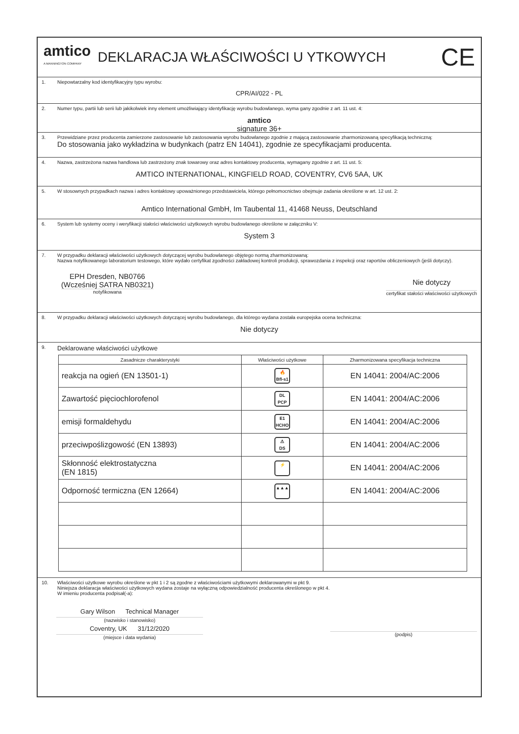amtico
A MANNINGTON COMPANY
DEKLARACJA WŁAŚCIWOŚCI U YTKOWYCH
CE
1.
Niepowtarzalny kod identyfikacyjny typu wyrobu:
CPR/AI/022 - PL
2.
Numer typu, partii lub serii lub jakikolwiek inny element umożliwiający identyfikację wyrobu budowlanego, wyma gany zgodnie z art. 11 ust. 4:
amtico
signature 36+
3.
Przewidziane przez producenta zamierzone zastosowanie lub zastosowania wyrobu budowlanego zgodnie z mającą zastosowanie zharmonizowaną specyfikacją techniczną:
Do stosowania jako wykładzina w budynkach (patrz EN 14041), zgodnie ze specyfikacjami producenta.
4.
Nazwa, zastrzeżona nazwa handlowa lub zastrzeżony znak towarowy oraz adres kontaktowy producenta, wymagany zgodnie z art. 11 ust. 5:
AMTICO INTERNATIONAL, KINGFIELD ROAD, COVENTRY, CV6 5AA, UK
5.
W stosownych przypadkach nazwa i adres kontaktowy upoważnionego przedstawiciela, którego pełnomocnictwo obejmuje zadania określone w art. 12 ust. 2:
Amtico International GmbH, Im Taubental 11, 41468 Neuss, Deutschland
6.
System lub systemy oceny i weryfikacji stałości właściwości użytkowych wyrobu budowlanego określone w załączniku V:
System 3
7.
W przypadku deklaracji właściwości użytkowych dotyczącej wyrobu budowlanego objętego normą zharmonizowaną:
Nazwa notyfikowanego laboratorium testowego, które wydało certyfikat zgodności zakładowej kontroli produkcji, sprawozdania z inspekcji oraz raportów obliczeniowych (jeśli dotyczy).
EPH Dresden, NB0766
(Wcześniej SATRA NB0321)
notyfikowana
Nie dotyczy
certyfikat stałości właściwości użytkowych
8.
W przypadku deklaracji właściwości użytkowych dotyczącej wyrobu budowlanego, dla którego wydana została europejska ocena techniczna:
Nie dotyczy
9.
Deklarowane właściwości użytkowe
| Zasadnicze charakterystyki | Właściwości użytkowe | Zharmonizowana specyfikacja techniczna |
| --- | --- | --- |
| reakcja na ogień (EN 13501-1) | 🔥 Bfl-s1 | EN 14041: 2004/AC:2006 |
| Zawartość pięciochlorofenol | DL PCP | EN 14041: 2004/AC:2006 |
| emisji formaldehydu | E1 HCHO | EN 14041: 2004/AC:2006 |
| przeciwpoślizgowość (EN 13893) | ⚠ DS | EN 14041: 2004/AC:2006 |
| Skłonność elektrostatyczna (EN 1815) | ⚡ | EN 14041: 2004/AC:2006 |
| Odporność termiczna (EN 12664) | ▲▲▲ | EN 14041: 2004/AC:2006 |
10.
Właściwości użytkowe wyrobu określone w pkt 1 i 2 są zgodne z właściwościami użytkowymi deklarowanymi w pkt 9.
Niniejsza deklaracja właściwości użytkowych wydana zostaje na wyłączną odpowiedzialność producenta określonego w pkt 4.
W imieniu producenta podpisał(-a):
Gary Wilson Technical Manager
(nazwisko i stanowisko)
Coventry, UK 31/12/2020
(miejsce i data wydania)
(podpis)